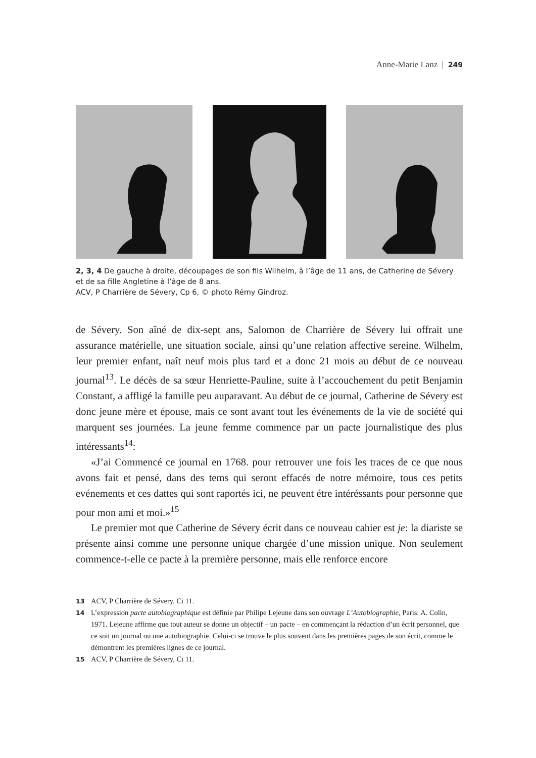Anne-Marie Lanz | 249
2, 3, 4 De gauche à droite, découpages de son fils Wilhelm, à l’âge de 11 ans, de Catherine de Sévery et de sa fille Angletine à l’âge de 8 ans.
ACV, P Charrière de Sévery, Cp 6, © photo Rémy Gindroz.
de Sévery. Son aîné de dix-sept ans, Salomon de Charrière de Sévery lui offrait une assurance matérielle, une situation sociale, ainsi qu’une relation affective sereine. Wilhelm, leur premier enfant, naît neuf mois plus tard et a donc 21 mois au début de ce nouveau journal<sup>13</sup>. Le décès de sa sœur Henriette-Pauline, suite à l’accouchement du petit Benjamin Constant, a affligé la famille peu auparavant. Au début de ce journal, Catherine de Sévery est donc jeune mère et épouse, mais ce sont avant tout les événements de la vie de société qui marquent ses journées. La jeune femme commence par un pacte journalistique des plus intéressants<sup>14</sup>:
«J’ai Commencé ce journal en 1768. pour retrouver une fois les traces de ce que nous avons fait et pensé, dans des tems qui seront effacés de notre mémoire, tous ces petits evénements et ces dattes qui sont raportés ici, ne peuvent étre intéréssants pour personne que pour mon ami et moi.»<sup>15</sup>
Le premier mot que Catherine de Sévery écrit dans ce nouveau cahier est je: la diariste se présente ainsi comme une personne unique chargée d’une mission unique. Non seulement commence-t-elle ce pacte à la première personne, mais elle renforce encore
13 ACV, P Charrière de Sévery, Ci 11.
14 L’expression pacte autobiographique est définie par Philipe Lejeune dans son ouvrage L’Autobiographie, Paris: A. Colin, 1971. Lejeune affirme que tout auteur se donne un objectif – un pacte – en commençant la rédaction d’un écrit personnel, que ce soit un journal ou une autobiographie. Celui-ci se trouve le plus souvent dans les premières pages de son écrit, comme le démontrent les premières lignes de ce journal.
15 ACV, P Charrière de Sévery, Ci 11.